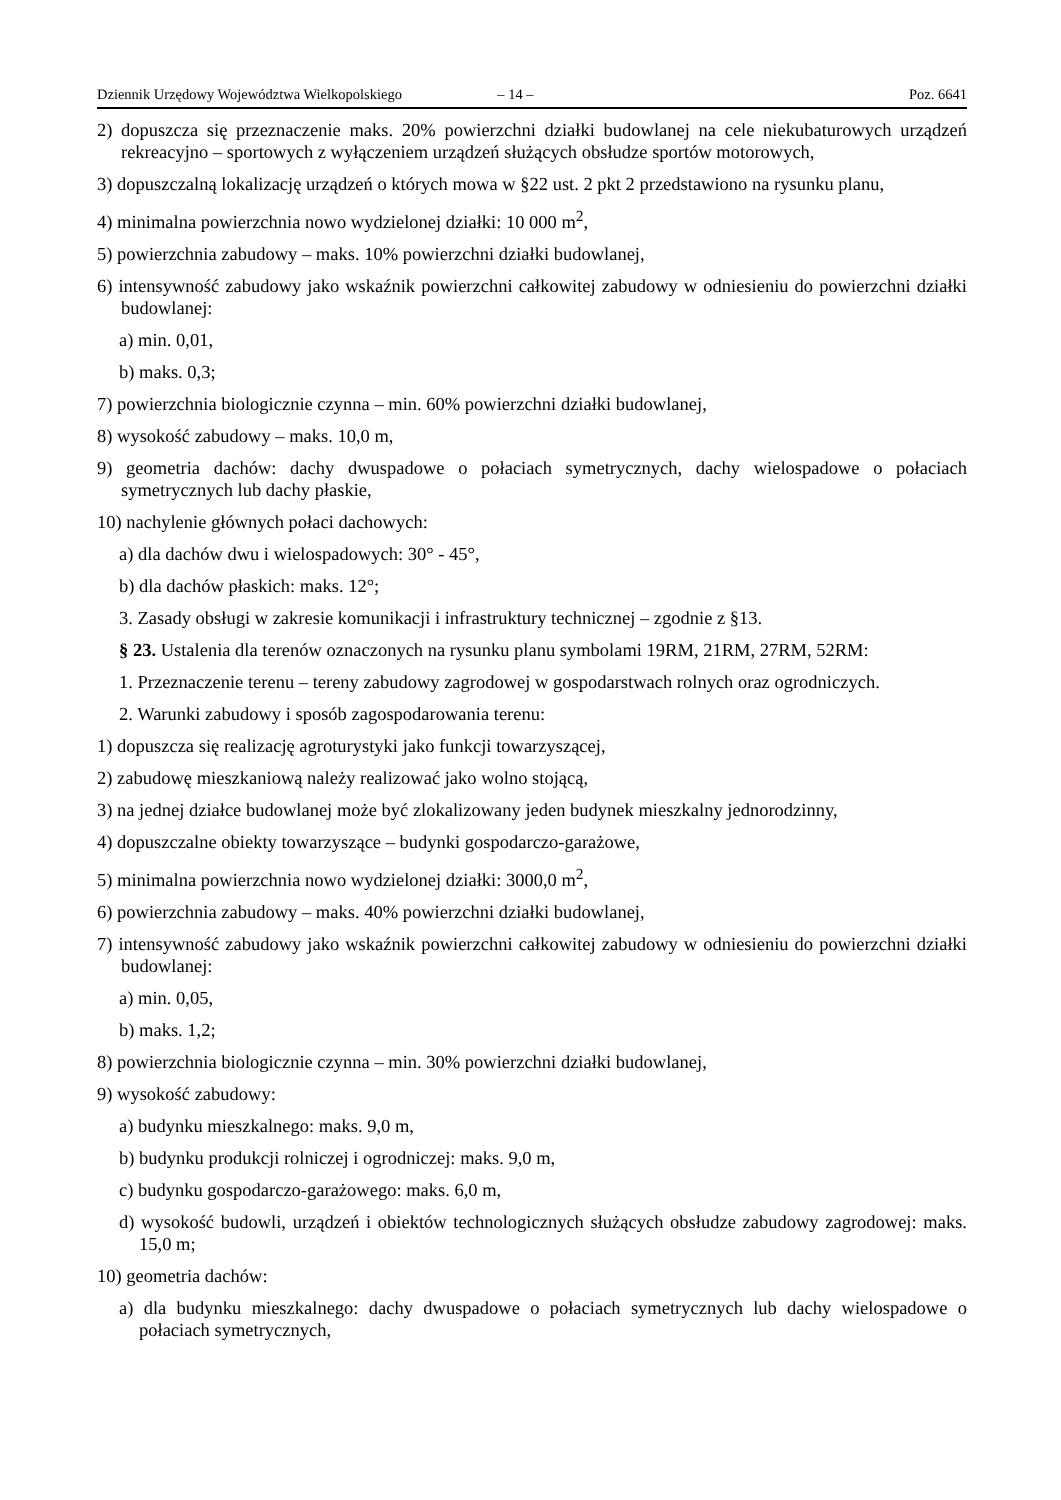Dziennik Urzędowy Województwa Wielkopolskiego – 14 – Poz. 6641
2) dopuszcza się przeznaczenie maks. 20% powierzchni działki budowlanej na cele niekubaturowych urządzeń rekreacyjno – sportowych z wyłączeniem urządzeń służących obsłudze sportów motorowych,
3) dopuszczalną lokalizację urządzeń o których mowa w §22 ust. 2 pkt 2 przedstawiono na rysunku planu,
4) minimalna powierzchnia nowo wydzielonej działki: 10 000 m<sup>2</sup>,
5) powierzchnia zabudowy – maks. 10% powierzchni działki budowlanej,
6) intensywność zabudowy jako wskaźnik powierzchni całkowitej zabudowy w odniesieniu do powierzchni działki budowlanej:
a) min. 0,01,
b) maks. 0,3;
7) powierzchnia biologicznie czynna – min. 60% powierzchni działki budowlanej,
8) wysokość zabudowy – maks. 10,0 m,
9) geometria dachów: dachy dwuspadowe o połaciach symetrycznych, dachy wielospadowe o połaciach symetrycznych lub dachy płaskie,
10) nachylenie głównych połaci dachowych:
a) dla dachów dwu i wielospadowych: 30° - 45°,
b) dla dachów płaskich: maks. 12°;
3. Zasady obsługi w zakresie komunikacji i infrastruktury technicznej – zgodnie z §13.
§ 23. Ustalenia dla terenów oznaczonych na rysunku planu symbolami 19RM, 21RM, 27RM, 52RM:
1. Przeznaczenie terenu – tereny zabudowy zagrodowej w gospodarstwach rolnych oraz ogrodniczych.
2. Warunki zabudowy i sposób zagospodarowania terenu:
1) dopuszcza się realizację agroturystyki jako funkcji towarzyszącej,
2) zabudowę mieszkaniową należy realizować jako wolno stojącą,
3) na jednej działce budowlanej może być zlokalizowany jeden budynek mieszkalny jednorodzinny,
4) dopuszczalne obiekty towarzyszące – budynki gospodarczo-garażowe,
5) minimalna powierzchnia nowo wydzielonej działki: 3000,0 m<sup>2</sup>,
6) powierzchnia zabudowy – maks. 40% powierzchni działki budowlanej,
7) intensywność zabudowy jako wskaźnik powierzchni całkowitej zabudowy w odniesieniu do powierzchni działki budowlanej:
a) min. 0,05,
b) maks. 1,2;
8) powierzchnia biologicznie czynna – min. 30% powierzchni działki budowlanej,
9) wysokość zabudowy:
a) budynku mieszkalnego: maks. 9,0 m,
b) budynku produkcji rolniczej i ogrodniczej: maks. 9,0 m,
c) budynku gospodarczo-garażowego: maks. 6,0 m,
d) wysokość budowli, urządzeń i obiektów technologicznych służących obsłudze zabudowy zagrodowej: maks. 15,0 m;
10) geometria dachów:
a) dla budynku mieszkalnego: dachy dwuspadowe o połaciach symetrycznych lub dachy wielospadowe o połaciach symetrycznych,